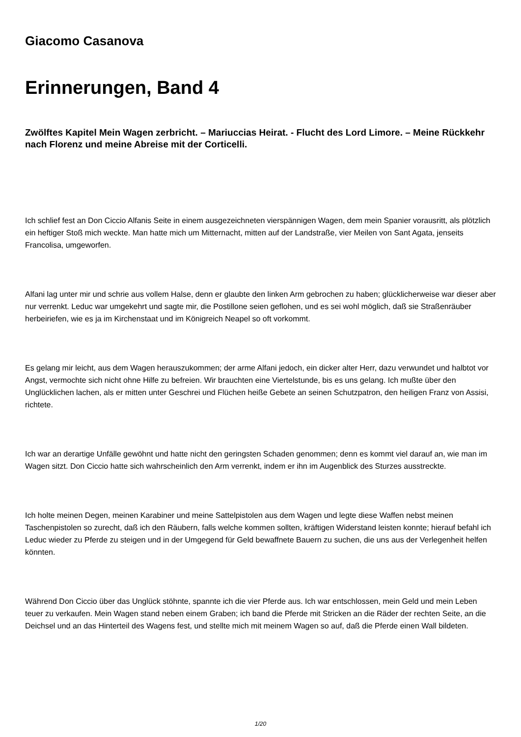Giacomo Casanova
Erinnerungen, Band 4
Zwölftes Kapitel Mein Wagen zerbricht. – Mariuccias Heirat. - Flucht des Lord Limore. – Meine Rückkehr nach Florenz und meine Abreise mit der Corticelli.
Ich schlief fest an Don Ciccio Alfanis Seite in einem ausgezeichneten vierspännigen Wagen, dem mein Spanier vorausritt, als plötzlich ein heftiger Stoß mich weckte. Man hatte mich um Mitternacht, mitten auf der Landstraße, vier Meilen von Sant Agata, jenseits Francolisa, umgeworfen.
Alfani lag unter mir und schrie aus vollem Halse, denn er glaubte den linken Arm gebrochen zu haben; glücklicherweise war dieser aber nur verrenkt. Leduc war umgekehrt und sagte mir, die Postillone seien geflohen, und es sei wohl möglich, daß sie Straßenräuber herbeiriefen, wie es ja im Kirchenstaat und im Königreich Neapel so oft vorkommt.
Es gelang mir leicht, aus dem Wagen herauszukommen; der arme Alfani jedoch, ein dicker alter Herr, dazu verwundet und halbtot vor Angst, vermochte sich nicht ohne Hilfe zu befreien. Wir brauchten eine Viertelstunde, bis es uns gelang. Ich mußte über den Unglücklichen lachen, als er mitten unter Geschrei und Flüchen heiße Gebete an seinen Schutzpatron, den heiligen Franz von Assisi, richtete.
Ich war an derartige Unfälle gewöhnt und hatte nicht den geringsten Schaden genommen; denn es kommt viel darauf an, wie man im Wagen sitzt. Don Ciccio hatte sich wahrscheinlich den Arm verrenkt, indem er ihn im Augenblick des Sturzes ausstreckte.
Ich holte meinen Degen, meinen Karabiner und meine Sattelpistolen aus dem Wagen und legte diese Waffen nebst meinen Taschenpistolen so zurecht, daß ich den Räubern, falls welche kommen sollten, kräftigen Widerstand leisten konnte; hierauf befahl ich Leduc wieder zu Pferde zu steigen und in der Umgegend für Geld bewaffnete Bauern zu suchen, die uns aus der Verlegenheit helfen könnten.
Während Don Ciccio über das Unglück stöhnte, spannte ich die vier Pferde aus. Ich war entschlossen, mein Geld und mein Leben teuer zu verkaufen. Mein Wagen stand neben einem Graben; ich band die Pferde mit Stricken an die Räder der rechten Seite, an die Deichsel und an das Hinterteil des Wagens fest, und stellte mich mit meinem Wagen so auf, daß die Pferde einen Wall bildeten.
1/20